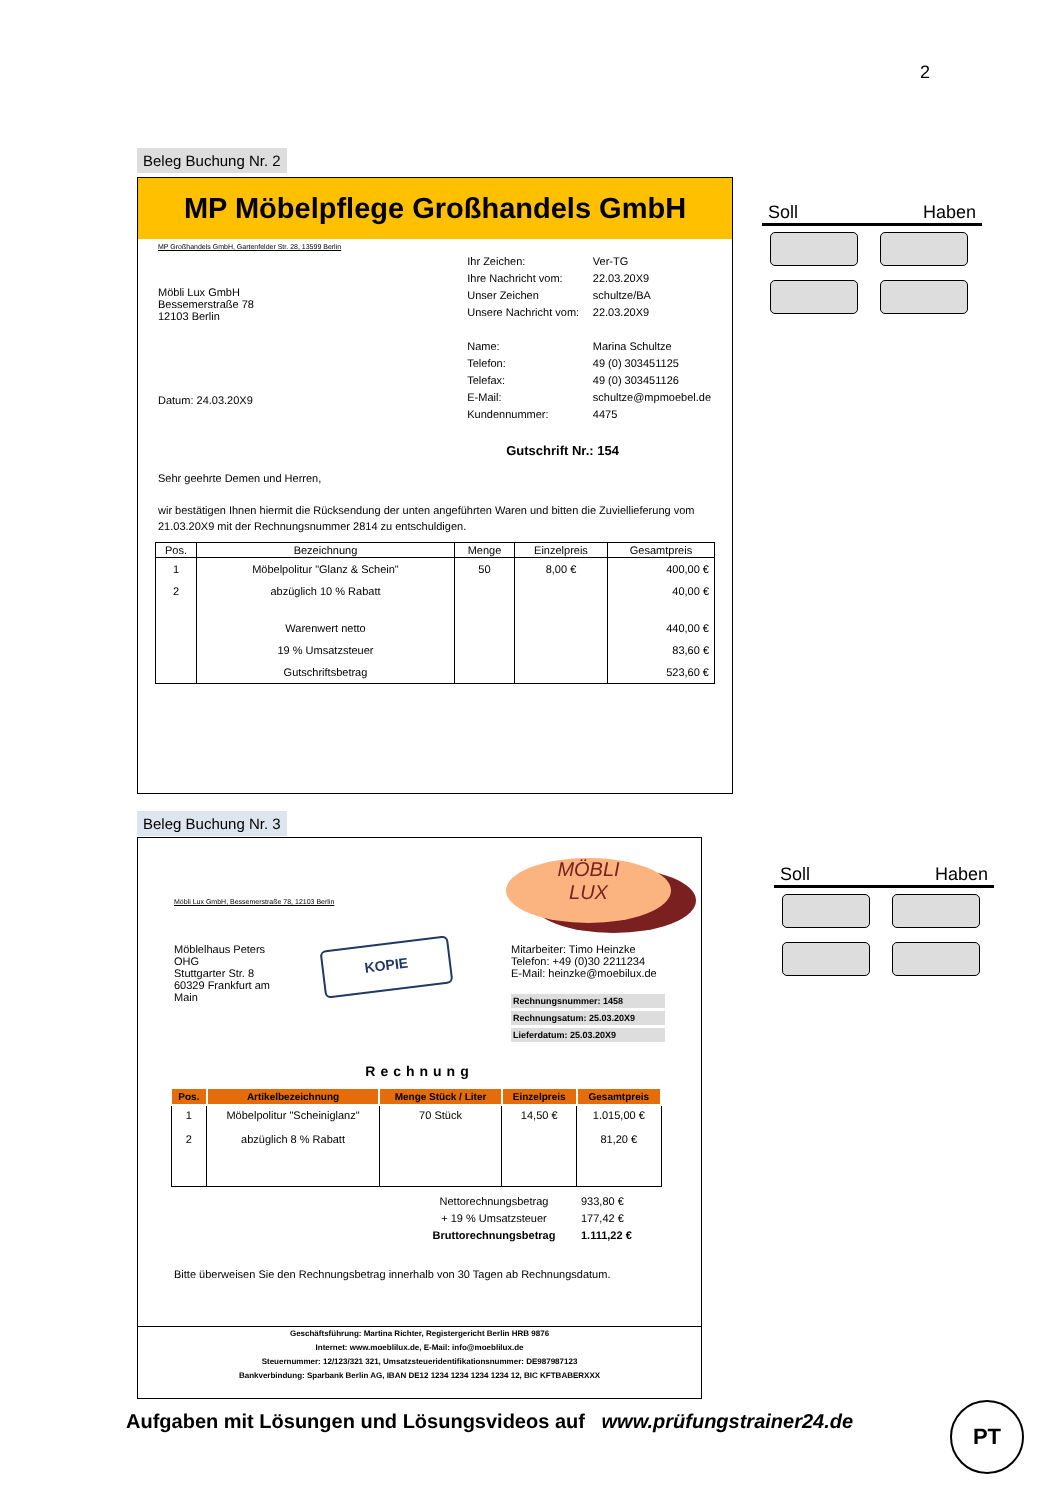2
Beleg Buchung Nr. 2
MP Möbelpflege Großhandels GmbH
MP Großhandels GmbH, Gartenfelder Str. 28, 13599 Berlin
Möbli Lux GmbH
Bessemerstraße 78
12103 Berlin
Datum: 24.03.20X9
| Ihr Zeichen: | Ver-TG |
| Ihre Nachricht vom: | 22.03.20X9 |
| Unser Zeichen | schultze/BA |
| Unsere Nachricht vom: | 22.03.20X9 |
| Name: | Marina Schultze |
| Telefon: | 49 (0) 303451125 |
| Telefax: | 49 (0) 303451126 |
| E-Mail: | schultze@mpmoebel.de |
| Kundennummer: | 4475 |
Gutschrift Nr.: 154
Sehr geehrte Demen und Herren,
wir bestätigen Ihnen hiermit die Rücksendung der unten angeführten Waren und bitten die Zuviellieferung vom 21.03.20X9 mit der Rechnungsnummer 2814 zu entschuldigen.
| Pos. | Bezeichnung | Menge | Einzelpreis | Gesamtpreis |
| --- | --- | --- | --- | --- |
| 1 | Möbelpolitur "Glanz & Schein" | 50 | 8,00 € | 400,00 € |
| 2 | abzüglich 10 % Rabatt | | | 40,00 € |
| | Warenwert netto | | | 440,00 € |
| | 19 % Umsatzsteuer | | | 83,60 € |
| | Gutschriftsbetrag | | | 523,60 € |
Soll Haben
Beleg Buchung Nr. 3
Möbli Lux GmbH, Bessemerstraße 78, 12103 Berlin
MÖBLI
LUX
Möblelhaus Peters OHG
Stuttgarter Str. 8
60329 Frankfurt am Main
KOPIE
Mitarbeiter: Timo Heinzke
Telefon: +49 (0)30 2211234
E-Mail: heinzke@moebilux.de
Rechnungsnummer: 1458
Rechnungsatum: 25.03.20X9
Lieferdatum: 25.03.20X9
Rechnung
| Pos. | Artikelbezeichnung | Menge Stück / Liter | Einzelpreis | Gesamtpreis |
| --- | --- | --- | --- | --- |
| 1 2 | Möbelpolitur "Scheiniglanz" abzüglich 8 % Rabatt | 70 Stück | 14,50 € | 1.015,00 € 81,20 € |
| Nettorechnungsbetrag | 933,80 € |
| + 19 % Umsatzsteuer | 177,42 € |
| Bruttorechnungsbetrag | 1.111,22 € |
Bitte überweisen Sie den Rechnungsbetrag innerhalb von 30 Tagen ab Rechnungsdatum.
Geschäftsführung: Martina Richter, Registergericht Berlin HRB 9876
Internet: www.moeblilux.de, E-Mail: info@moeblilux.de
Steuernummer: 12/123/321 321, Umsatzsteueridentifikationsnummer: DE987987123
Bankverbindung: Sparbank Berlin AG, IBAN DE12 1234 1234 1234 1234 12, BIC KFTBABERXXX
Soll Haben
Aufgaben mit Lösungen und Lösungsvideos auf www.prüfungstrainer24.de
PT